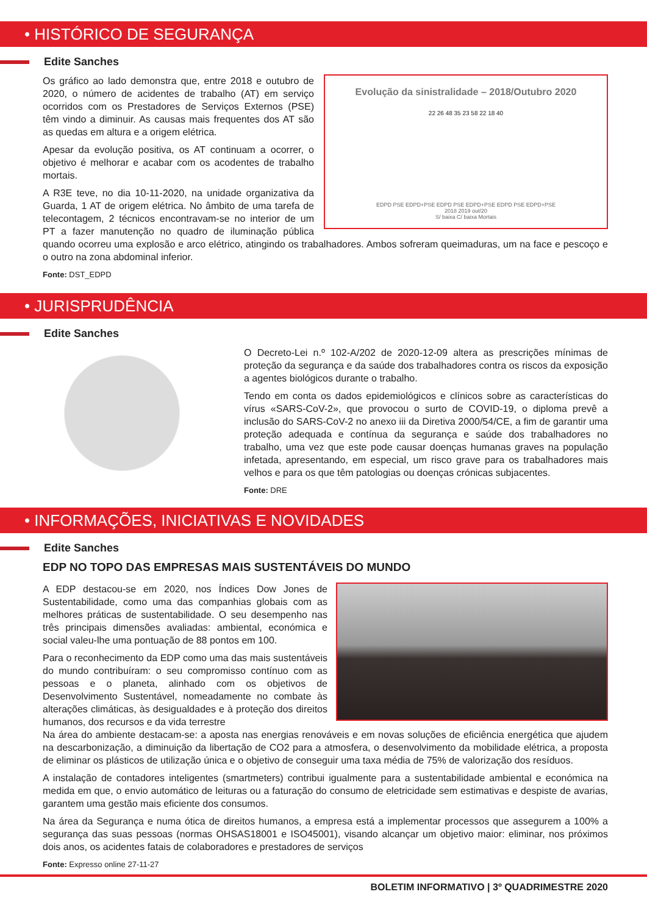• HISTÓRICO DE SEGURANÇA
Edite Sanches
Evolução da sinistralidade – 2018/Outubro 2020
22 26 48 35 23 58 22 18 40
EDPD PSE EDPD+PSE EDPD PSE EDPD+PSE EDPD PSE EDPD+PSE
2018 2019 out/20
S/ baixa C/ baixa Mortais
Os gráfico ao lado demonstra que, entre 2018 e outubro de 2020, o número de acidentes de trabalho (AT) em serviço ocorridos com os Prestadores de Serviços Externos (PSE) têm vindo a diminuir. As causas mais frequentes dos AT são as quedas em altura e a origem elétrica.
Apesar da evolução positiva, os AT continuam a ocorrer, o objetivo é melhorar e acabar com os acodentes de trabalho mortais.
A R3E teve, no dia 10-11-2020, na unidade organizativa da Guarda, 1 AT de origem elétrica. No âmbito de uma tarefa de telecontagem, 2 técnicos encontravam-se no interior de um PT a fazer manutenção no quadro de iluminação pública quando ocorreu uma explosão e arco elétrico, atingindo os trabalhadores. Ambos sofreram queimaduras, um na face e pescoço e o outro na zona abdominal inferior.
Fonte: DST_EDPD
• JURISPRUDÊNCIA
Edite Sanches
O Decreto-Lei n.º 102-A/202 de 2020-12-09 altera as prescrições mínimas de proteção da segurança e da saúde dos trabalhadores contra os riscos da exposição a agentes biológicos durante o trabalho.
Tendo em conta os dados epidemiológicos e clínicos sobre as características do vírus «SARS-CoV-2», que provocou o surto de COVID-19, o diploma prevê a inclusão do SARS-CoV-2 no anexo iii da Diretiva 2000/54/CE, a fim de garantir uma proteção adequada e contínua da segurança e saúde dos trabalhadores no trabalho, uma vez que este pode causar doenças humanas graves na população infetada, apresentando, em especial, um risco grave para os trabalhadores mais velhos e para os que têm patologias ou doenças crónicas subjacentes.
Fonte: DRE
• INFORMAÇÕES, INICIATIVAS E NOVIDADES
Edite Sanches
EDP NO TOPO DAS EMPRESAS MAIS SUSTENTÁVEIS DO MUNDO
A EDP destacou-se em 2020, nos Índices Dow Jones de Sustentabilidade, como uma das companhias globais com as melhores práticas de sustentabilidade. O seu desempenho nas três principais dimensões avaliadas: ambiental, económica e social valeu-lhe uma pontuação de 88 pontos em 100.
Para o reconhecimento da EDP como uma das mais sustentáveis do mundo contribuíram: o seu compromisso contínuo com as pessoas e o planeta, alinhado com os objetivos de Desenvolvimento Sustentável, nomeadamente no combate às alterações climáticas, às desigualdades e à proteção dos direitos humanos, dos recursos e da vida terrestre
Na área do ambiente destacam-se: a aposta nas energias renováveis e em novas soluções de eficiência energética que ajudem na descarbonização, a diminuição da libertação de CO2 para a atmosfera, o desenvolvimento da mobilidade elétrica, a proposta de eliminar os plásticos de utilização única e o objetivo de conseguir uma taxa média de 75% de valorização dos resíduos.
A instalação de contadores inteligentes (smartmeters) contribui igualmente para a sustentabilidade ambiental e económica na medida em que, o envio automático de leituras ou a faturação do consumo de eletricidade sem estimativas e despiste de avarias, garantem uma gestão mais eficiente dos consumos.
Na área da Segurança e numa ótica de direitos humanos, a empresa está a implementar processos que assegurem a 100% a segurança das suas pessoas (normas OHSAS18001 e ISO45001), visando alcançar um objetivo maior: eliminar, nos próximos dois anos, os acidentes fatais de colaboradores e prestadores de serviços
Fonte: Expresso online 27-11-27
BOLETIM INFORMATIVO | 3º QUADRIMESTRE 2020